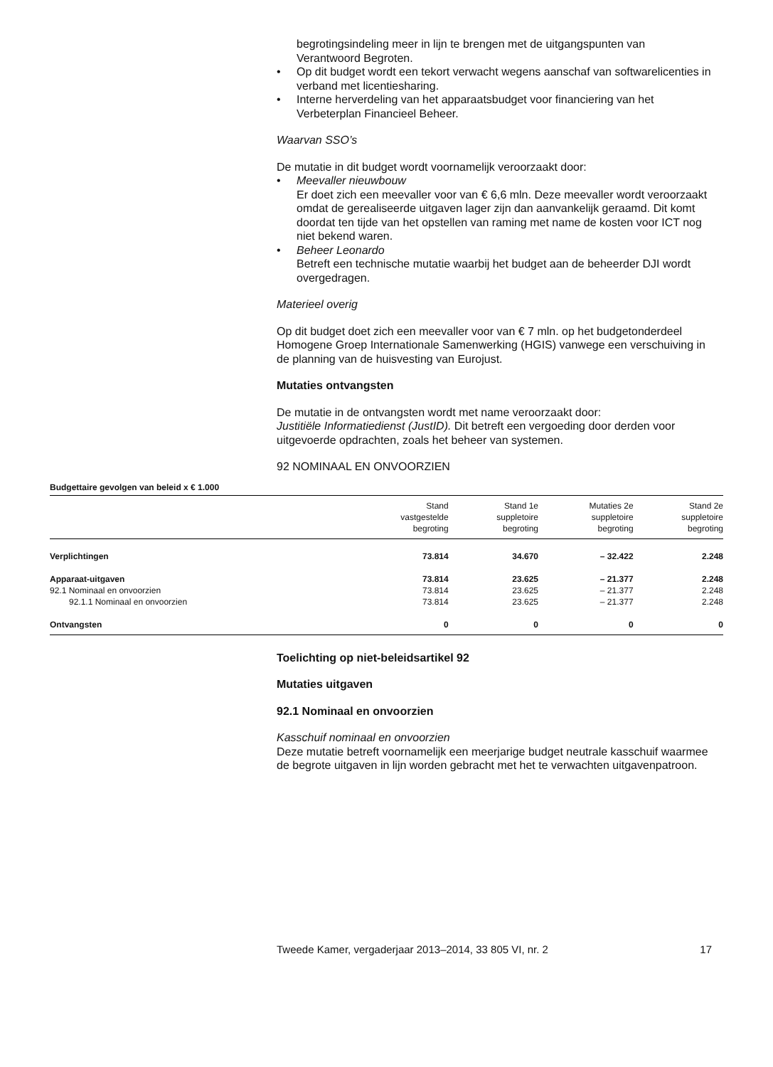begrotingsindeling meer in lijn te brengen met de uitgangspunten van Verantwoord Begroten.
• Op dit budget wordt een tekort verwacht wegens aanschaf van softwarelicenties in verband met licentiesharing.
• Interne herverdeling van het apparaatsbudget voor financiering van het Verbeterplan Financieel Beheer.
Waarvan SSO’s
De mutatie in dit budget wordt voornamelijk veroorzaakt door:
• Meevaller nieuwbouw
Er doet zich een meevaller voor van € 6,6 mln. Deze meevaller wordt veroorzaakt omdat de gerealiseerde uitgaven lager zijn dan aanvankelijk geraamd. Dit komt doordat ten tijde van het opstellen van raming met name de kosten voor ICT nog niet bekend waren.
• Beheer Leonardo
Betreft een technische mutatie waarbij het budget aan de beheerder DJI wordt overgedragen.
Materieel overig
Op dit budget doet zich een meevaller voor van € 7 mln. op het budgetonderdeel Homogene Groep Internationale Samenwerking (HGIS) vanwege een verschuiving in de planning van de huisvesting van Eurojust.
Mutaties ontvangsten
De mutatie in de ontvangsten wordt met name veroorzaakt door:
Justitiële Informatiedienst (JustID). Dit betreft een vergoeding door derden voor uitgevoerde opdrachten, zoals het beheer van systemen.
92 NOMINAAL EN ONVOORZIEN
Budgettaire gevolgen van beleid x € 1.000
| | Stand vastgestelde begroting | Stand 1e suppletoire begroting | Mutaties 2e suppletoire begroting | Stand 2e suppletoire begroting |
| --- | --- | --- | --- | --- |
| Verplichtingen | 73.814 | 34.670 | – 32.422 | 2.248 |
| Apparaat-uitgaven | 73.814 | 23.625 | – 21.377 | 2.248 |
| 92.1 Nominaal en onvoorzien | 73.814 | 23.625 | – 21.377 | 2.248 |
| 92.1.1 Nominaal en onvoorzien | 73.814 | 23.625 | – 21.377 | 2.248 |
| Ontvangsten | 0 | 0 | 0 | 0 |
Toelichting op niet-beleidsartikel 92
Mutaties uitgaven
92.1 Nominaal en onvoorzien
Kasschuif nominaal en onvoorzien
Deze mutatie betreft voornamelijk een meerjarige budget neutrale kasschuif waarmee de begrote uitgaven in lijn worden gebracht met het te verwachten uitgavenpatroon.
Tweede Kamer, vergaderjaar 2013–2014, 33 805 VI, nr. 2 17